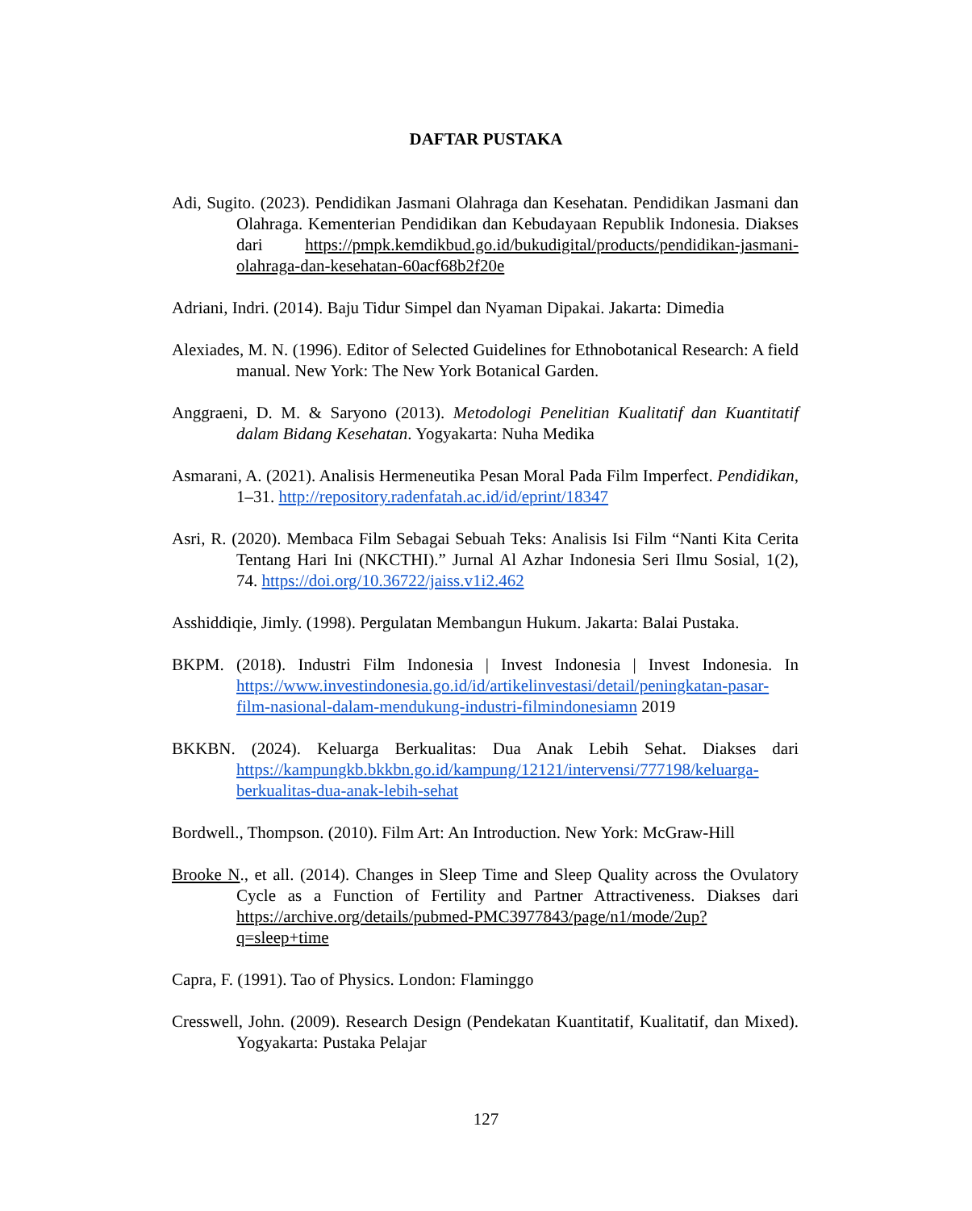DAFTAR PUSTAKA
Adi, Sugito. (2023). Pendidikan Jasmani Olahraga dan Kesehatan. Pendidikan Jasmani dan Olahraga. Kementerian Pendidikan dan Kebudayaan Republik Indonesia. Diakses dari https://pmpk.kemdikbud.go.id/bukudigital/products/pendidikan-jasmani-olahraga-dan-kesehatan-60acf68b2f20e
Adriani, Indri. (2014). Baju Tidur Simpel dan Nyaman Dipakai. Jakarta: Dimedia
Alexiades, M. N. (1996). Editor of Selected Guidelines for Ethnobotanical Research: A field manual. New York: The New York Botanical Garden.
Anggraeni, D. M. & Saryono (2013). Metodologi Penelitian Kualitatif dan Kuantitatif dalam Bidang Kesehatan. Yogyakarta: Nuha Medika
Asmarani, A. (2021). Analisis Hermeneutika Pesan Moral Pada Film Imperfect. Pendidikan, 1–31. http://repository.radenfatah.ac.id/id/eprint/18347
Asri, R. (2020). Membaca Film Sebagai Sebuah Teks: Analisis Isi Film “Nanti Kita Cerita Tentang Hari Ini (NKCTHI).” Jurnal Al Azhar Indonesia Seri Ilmu Sosial, 1(2), 74. https://doi.org/10.36722/jaiss.v1i2.462
Asshiddiqie, Jimly. (1998). Pergulatan Membangun Hukum. Jakarta: Balai Pustaka.
BKPM. (2018). Industri Film Indonesia | Invest Indonesia | Invest Indonesia. In https://www.investindonesia.go.id/id/artikelinvestasi/detail/peningkatan-pasar-film-nasional-dalam-mendukung-industri-filmindonesiamn 2019
BKKBN. (2024). Keluarga Berkualitas: Dua Anak Lebih Sehat. Diakses dari https://kampungkb.bkkbn.go.id/kampung/12121/intervensi/777198/keluarga-berkualitas-dua-anak-lebih-sehat
Bordwell., Thompson. (2010). Film Art: An Introduction. New York: McGraw-Hill
Brooke N., et all. (2014). Changes in Sleep Time and Sleep Quality across the Ovulatory Cycle as a Function of Fertility and Partner Attractiveness. Diakses dari https://archive.org/details/pubmed-PMC3977843/page/n1/mode/2up?q=sleep+time
Capra, F. (1991). Tao of Physics. London: Flaminggo
Cresswell, John. (2009). Research Design (Pendekatan Kuantitatif, Kualitatif, dan Mixed). Yogyakarta: Pustaka Pelajar
127